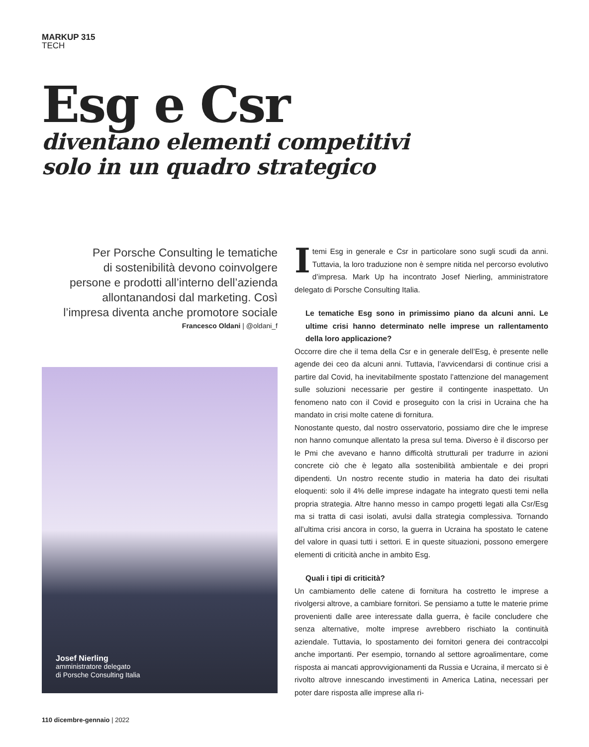MARKUP 315
TECH
Esg e Csr
diventano elementi competitivi
solo in un quadro strategico
Per Porsche Consulting le tematiche
di sostenibilità devono coinvolgere
persone e prodotti all’interno dell’azienda
allontanandosi dal marketing. Così
l’impresa diventa anche promotore sociale
Francesco Oldani | @oldani_f
Josef Nierling
amministratore delegato
di Porsche Consulting Italia
I temi Esg in generale e Csr in particolare sono sugli scudi da anni. Tuttavia, la loro traduzione non è sempre nitida nel percorso evolutivo d’impresa. Mark Up ha incontrato Josef Nierling, amministratore delegato di Porsche Consulting Italia.
Le tematiche Esg sono in primissimo piano da alcuni anni. Le ultime crisi hanno determinato nelle imprese un rallentamento della loro applicazione?
Occorre dire che il tema della Csr e in generale dell’Esg, è presente nelle agende dei ceo da alcuni anni. Tuttavia, l’avvicendarsi di continue crisi a partire dal Covid, ha inevitabilmente spostato l’attenzione del management sulle soluzioni necessarie per gestire il contingente inaspettato. Un fenomeno nato con il Covid e proseguito con la crisi in Ucraina che ha mandato in crisi molte catene di fornitura.
Nonostante questo, dal nostro osservatorio, possiamo dire che le imprese non hanno comunque allentato la presa sul tema. Diverso è il discorso per le Pmi che avevano e hanno difficoltà strutturali per tradurre in azioni concrete ciò che è legato alla sostenibilità ambientale e dei propri dipendenti. Un nostro recente studio in materia ha dato dei risultati eloquenti: solo il 4% delle imprese indagate ha integrato questi temi nella propria strategia. Altre hanno messo in campo progetti legati alla Csr/Esg ma si tratta di casi isolati, avulsi dalla strategia complessiva. Tornando all’ultima crisi ancora in corso, la guerra in Ucraina ha spostato le catene del valore in quasi tutti i settori. E in queste situazioni, possono emergere elementi di criticità anche in ambito Esg.
Quali i tipi di criticità?
Un cambiamento delle catene di fornitura ha costretto le imprese a rivolgersi altrove, a cambiare fornitori. Se pensiamo a tutte le materie prime provenienti dalle aree interessate dalla guerra, è facile concludere che senza alternative, molte imprese avrebbero rischiato la continuità aziendale. Tuttavia, lo spostamento dei fornitori genera dei contraccolpi anche importanti. Per esempio, tornando al settore agroalimentare, come risposta ai mancati approvvigionamenti da Russia e Ucraina, il mercato si è rivolto altrove innescando investimenti in America Latina, necessari per poter dare risposta alle imprese alla ri-
110 dicembre-gennaio | 2022